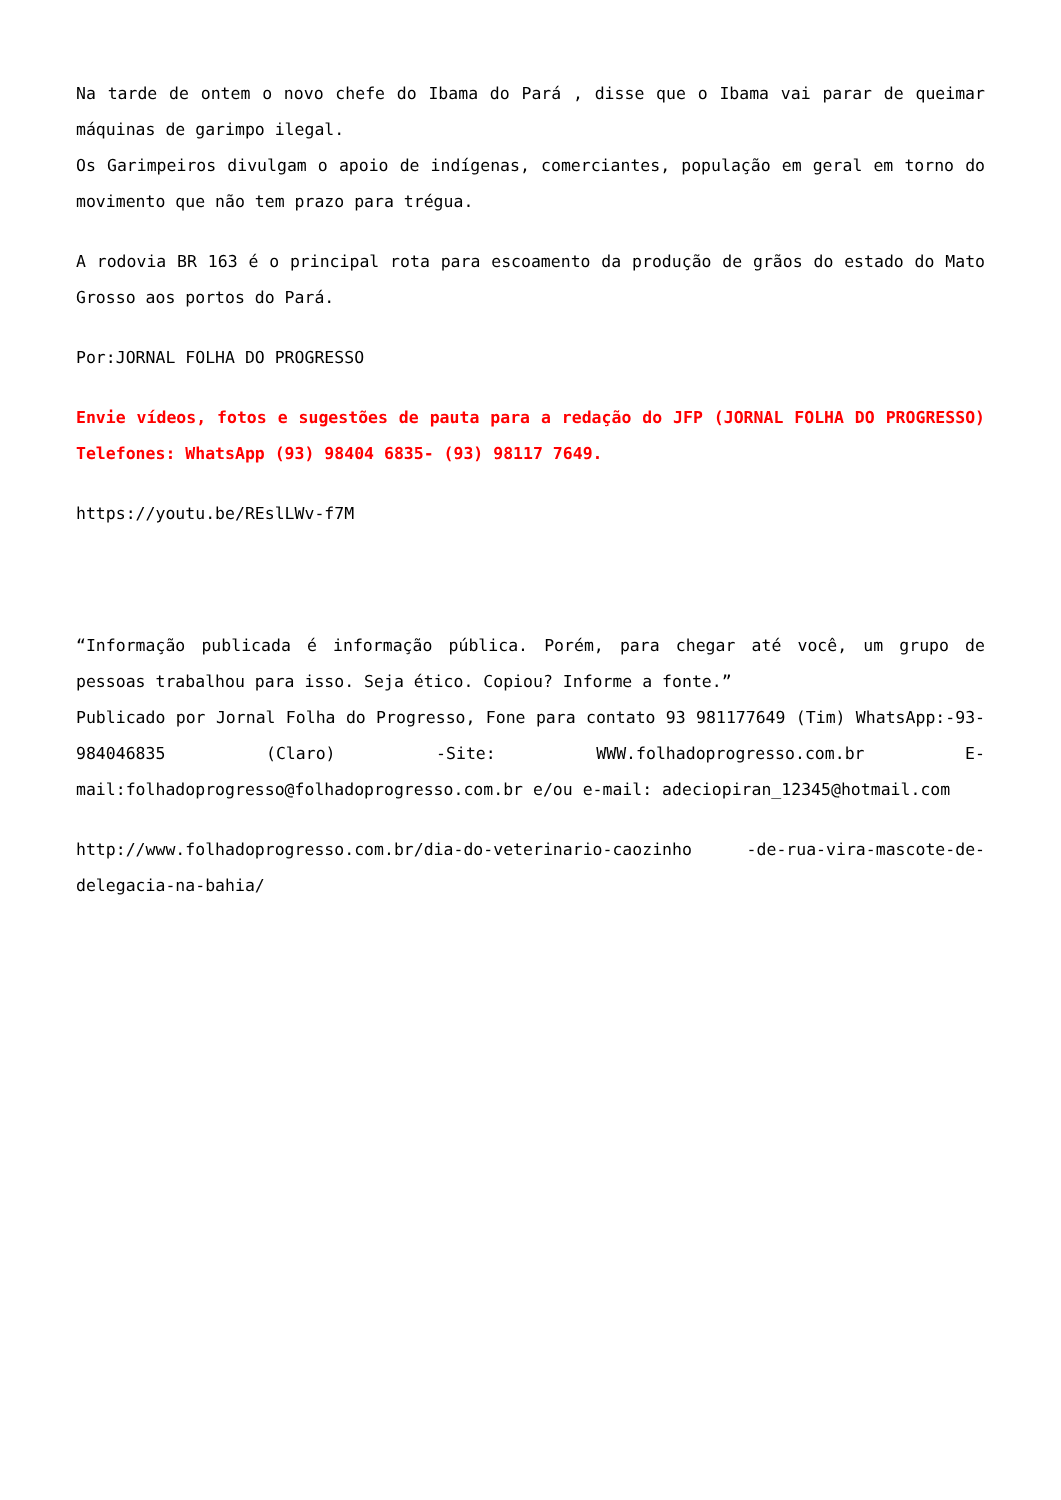Na tarde de ontem o novo chefe do Ibama do Pará , disse que o Ibama vai parar de queimar máquinas de garimpo ilegal.
Os Garimpeiros divulgam o apoio de indígenas, comerciantes, população em geral em torno do movimento que não tem prazo para trégua.
A rodovia BR 163 é o principal rota para escoamento da produção de grãos do estado do Mato Grosso aos portos do Pará.
Por:JORNAL FOLHA DO PROGRESSO
Envie vídeos, fotos e sugestões de pauta para a redação do JFP (JORNAL FOLHA DO PROGRESSO) Telefones: WhatsApp (93) 98404 6835- (93) 98117 7649.
https://youtu.be/REslLWv-f7M
“Informação publicada é informação pública. Porém, para chegar até você, um grupo de pessoas trabalhou para isso. Seja ético. Copiou? Informe a fonte.”
Publicado por Jornal Folha do Progresso, Fone para contato 93 981177649 (Tim) WhatsApp:-93- 984046835 (Claro) -Site: WWW.folhadoprogresso.com.br E-mail:folhadoprogresso@folhadoprogresso.com.br e/ou e-mail: adeciopiran_12345@hotmail.com
http://www.folhadoprogresso.com.br/dia-do-veterinario-caozinho -de-rua-vira-mascote-de-delegacia-na-bahia/